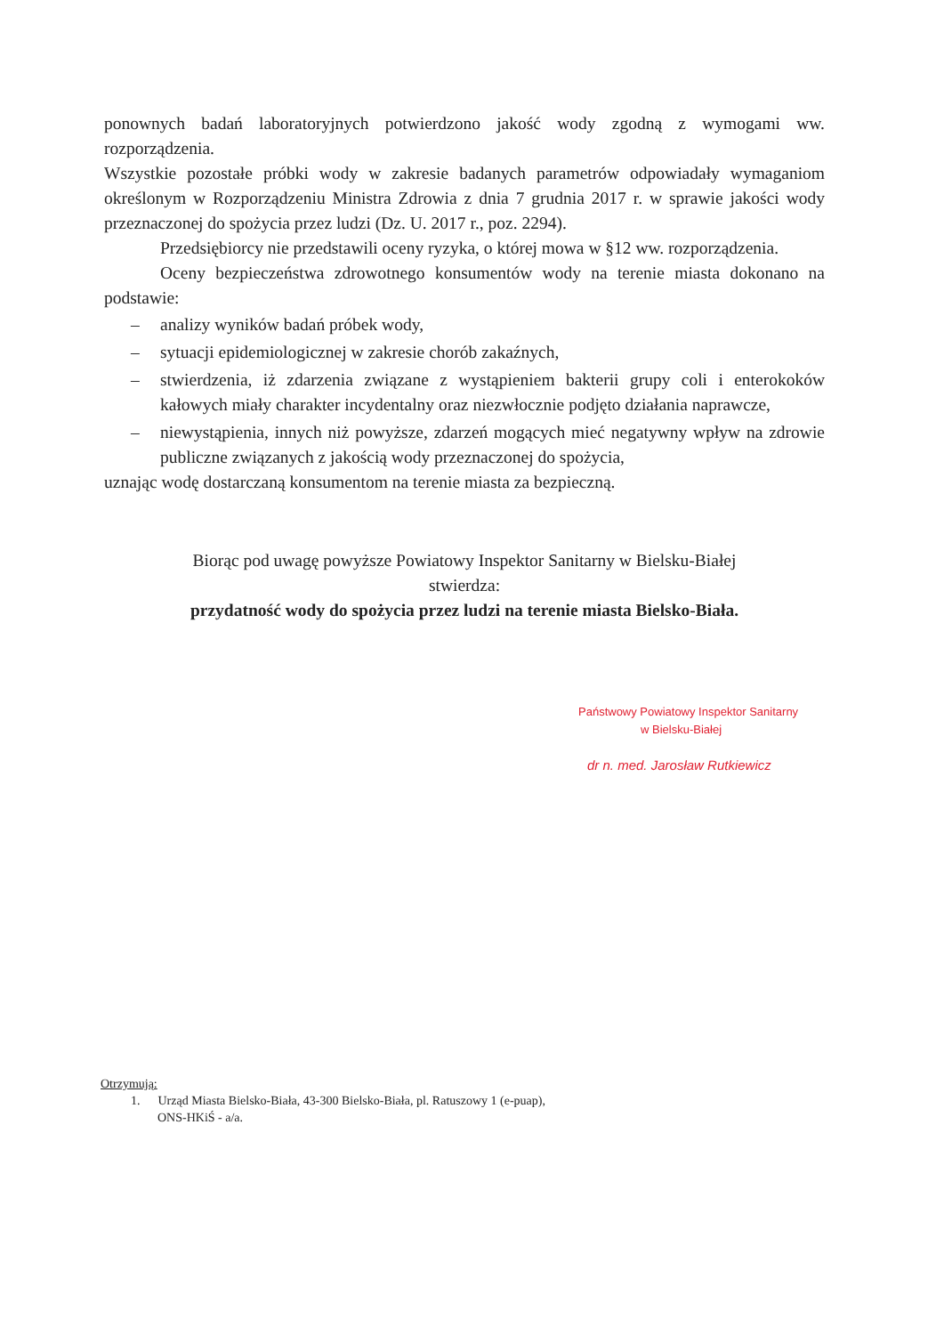ponownych badań laboratoryjnych potwierdzono jakość wody zgodną z wymogami ww. rozporządzenia.
Wszystkie pozostałe próbki wody w zakresie badanych parametrów odpowiadały wymaganiom określonym w Rozporządzeniu Ministra Zdrowia z dnia 7 grudnia 2017 r. w sprawie jakości wody przeznaczonej do spożycia przez ludzi (Dz. U. 2017 r., poz. 2294).
Przedsiębiorcy nie przedstawili oceny ryzyka, o której mowa w §12 ww. rozporządzenia.
Oceny bezpieczeństwa zdrowotnego konsumentów wody na terenie miasta dokonano na podstawie:
– analizy wyników badań próbek wody,
– sytuacji epidemiologicznej w zakresie chorób zakaźnych,
– stwierdzenia, iż zdarzenia związane z wystąpieniem bakterii grupy coli i enterokoków kałowych miały charakter incydentalny oraz niezwłocznie podjęto działania naprawcze,
– niewystąpienia, innych niż powyższe, zdarzeń mogących mieć negatywny wpływ na zdrowie publiczne związanych z jakością wody przeznaczonej do spożycia,
uznając wodę dostarczaną konsumentom na terenie miasta za bezpieczną.
Biorąc pod uwagę powyższe Powiatowy Inspektor Sanitarny w Bielsku-Białej
stwierdza:
przydatność wody do spożycia przez ludzi na terenie miasta Bielsko-Biała.
Państwowy Powiatowy Inspektor Sanitarny
w Bielsku-Białej
dr n. med. Jarosław Rutkiewicz
Otrzymują:
1. Urząd Miasta Bielsko-Biała, 43-300 Bielsko-Biała, pl. Ratuszowy 1 (e-puap),
ONS-HKiŚ - a/a.